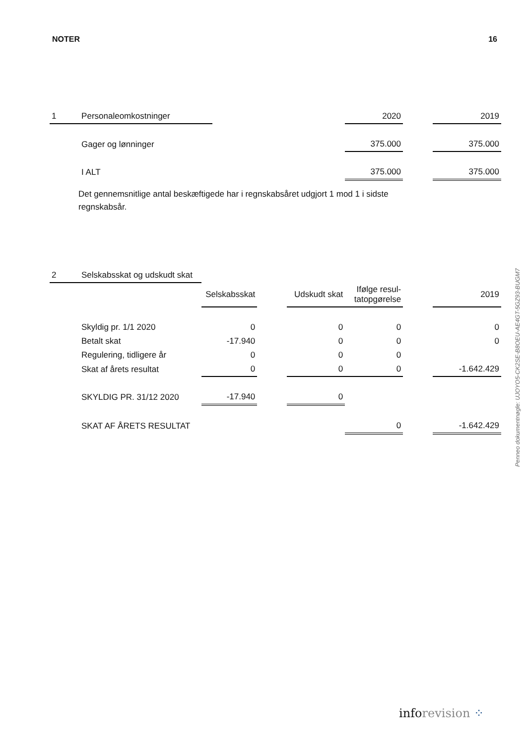NOTER 16
| 1 | Personaleomkostninger | | 2020 | | 2019 |
| | Gager og lønninger | | 375.000 | | 375.000 |
| | I ALT | | 375.000 | | 375.000 |
Det gennemsnitlige antal beskæftigede har i regnskabsåret udgjort 1 mod 1 i sidste regnskabsår.
| 2 | Selskabsskat og udskudt skat | | | | | | |
| | | Selskabsskat | | Udskudt skat | Ifølge resul- tatopgørelse | | 2019 |
| | Skyldig pr. 1/1 2020 | 0 | | 0 | 0 | | 0 |
| | Betalt skat | -17.940 | | 0 | 0 | | 0 |
| | Regulering, tidligere år | 0 | | 0 | 0 | | |
| | Skat af årets resultat | 0 | | 0 | 0 | | -1.642.429 |
| | SKYLDIG PR. 31/12 2020 | -17.940 | | 0 | | | |
| | SKAT AF ÅRETS RESULTAT | | | | 0 | | -1.642.429 |
Penneo dokumentnøgle: UJOYO5-CK2SE-B8OEU-AE4GT-5GZ93-BUGM7
inforevision ⁘